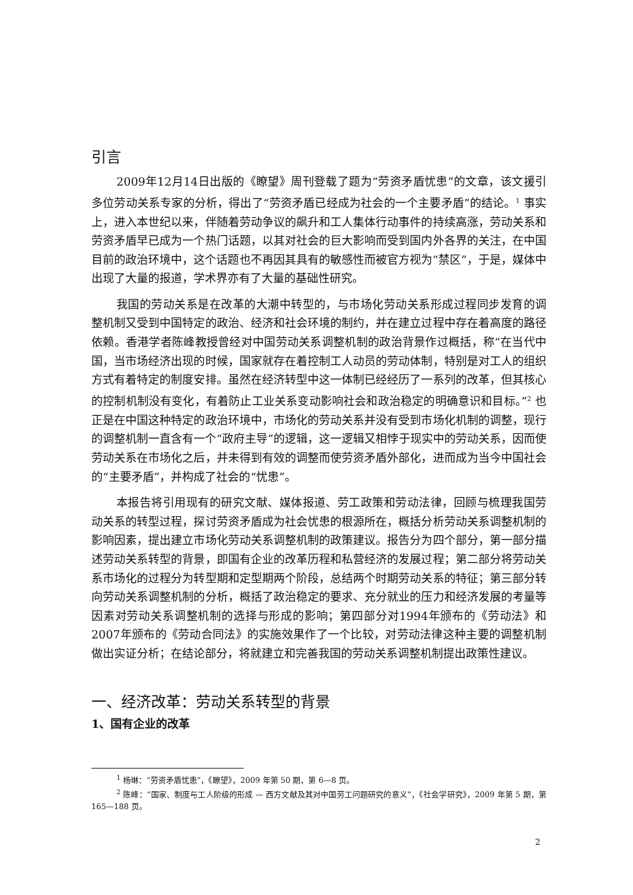引言
2009年12月14日出版的《瞭望》周刊登载了题为“劳资矛盾忧患”的文章，该文援引多位劳动关系专家的分析，得出了“劳资矛盾已经成为社会的一个主要矛盾”的结论。<sup>1</sup> 事实上，进入本世纪以来，伴随着劳动争议的飙升和工人集体行动事件的持续高涨，劳动关系和劳资矛盾早已成为一个热门话题，以其对社会的巨大影响而受到国内外各界的关注，在中国目前的政治环境中，这个话题也不再因其具有的敏感性而被官方视为“禁区”，于是，媒体中出现了大量的报道，学术界亦有了大量的基础性研究。
我国的劳动关系是在改革的大潮中转型的，与市场化劳动关系形成过程同步发育的调整机制又受到中国特定的政治、经济和社会环境的制约，并在建立过程中存在着高度的路径依赖。香港学者陈峰教授曾经对中国劳动关系调整机制的政治背景作过概括，称“在当代中国，当市场经济出现的时候，国家就存在着控制工人动员的劳动体制，特别是对工人的组织方式有着特定的制度安排。虽然在经济转型中这一体制已经经历了一系列的改革，但其核心的控制机制没有变化，有着防止工业关系变动影响社会和政治稳定的明确意识和目标。”<sup>2</sup> 也正是在中国这种特定的政治环境中，市场化的劳动关系并没有受到市场化机制的调整，现行的调整机制一直含有一个“政府主导”的逻辑，这一逻辑又相悖于现实中的劳动关系，因而使劳动关系在市场化之后，并未得到有效的调整而使劳资矛盾外部化，进而成为当今中国社会的“主要矛盾”，并构成了社会的“忧患”。
本报告将引用现有的研究文献、媒体报道、劳工政策和劳动法律，回顾与梳理我国劳动关系的转型过程，探讨劳资矛盾成为社会忧患的根源所在，概括分析劳动关系调整机制的影响因素，提出建立市场化劳动关系调整机制的政策建议。报告分为四个部分，第一部分描述劳动关系转型的背景，即国有企业的改革历程和私营经济的发展过程；第二部分将劳动关系市场化的过程分为转型期和定型期两个阶段，总结两个时期劳动关系的特征；第三部分转向劳动关系调整机制的分析，概括了政治稳定的要求、充分就业的压力和经济发展的考量等因素对劳动关系调整机制的选择与形成的影响；第四部分对1994年颁布的《劳动法》和2007年颁布的《劳动合同法》的实施效果作了一个比较，对劳动法律这种主要的调整机制做出实证分析；在结论部分，将就建立和完善我国的劳动关系调整机制提出政策性建议。
一、经济改革：劳动关系转型的背景
1、国有企业的改革
<sup>1</sup> 杨琳：“劳资矛盾忧患”，《瞭望》，2009 年第 50 期，第 6—8 页。
<sup>2</sup> 陈峰：“国家、制度与工人阶级的形成 — 西方文献及其对中国劳工问题研究的意义”，《社会学研究》，2009 年第 5 期，第 165—188 页。
2